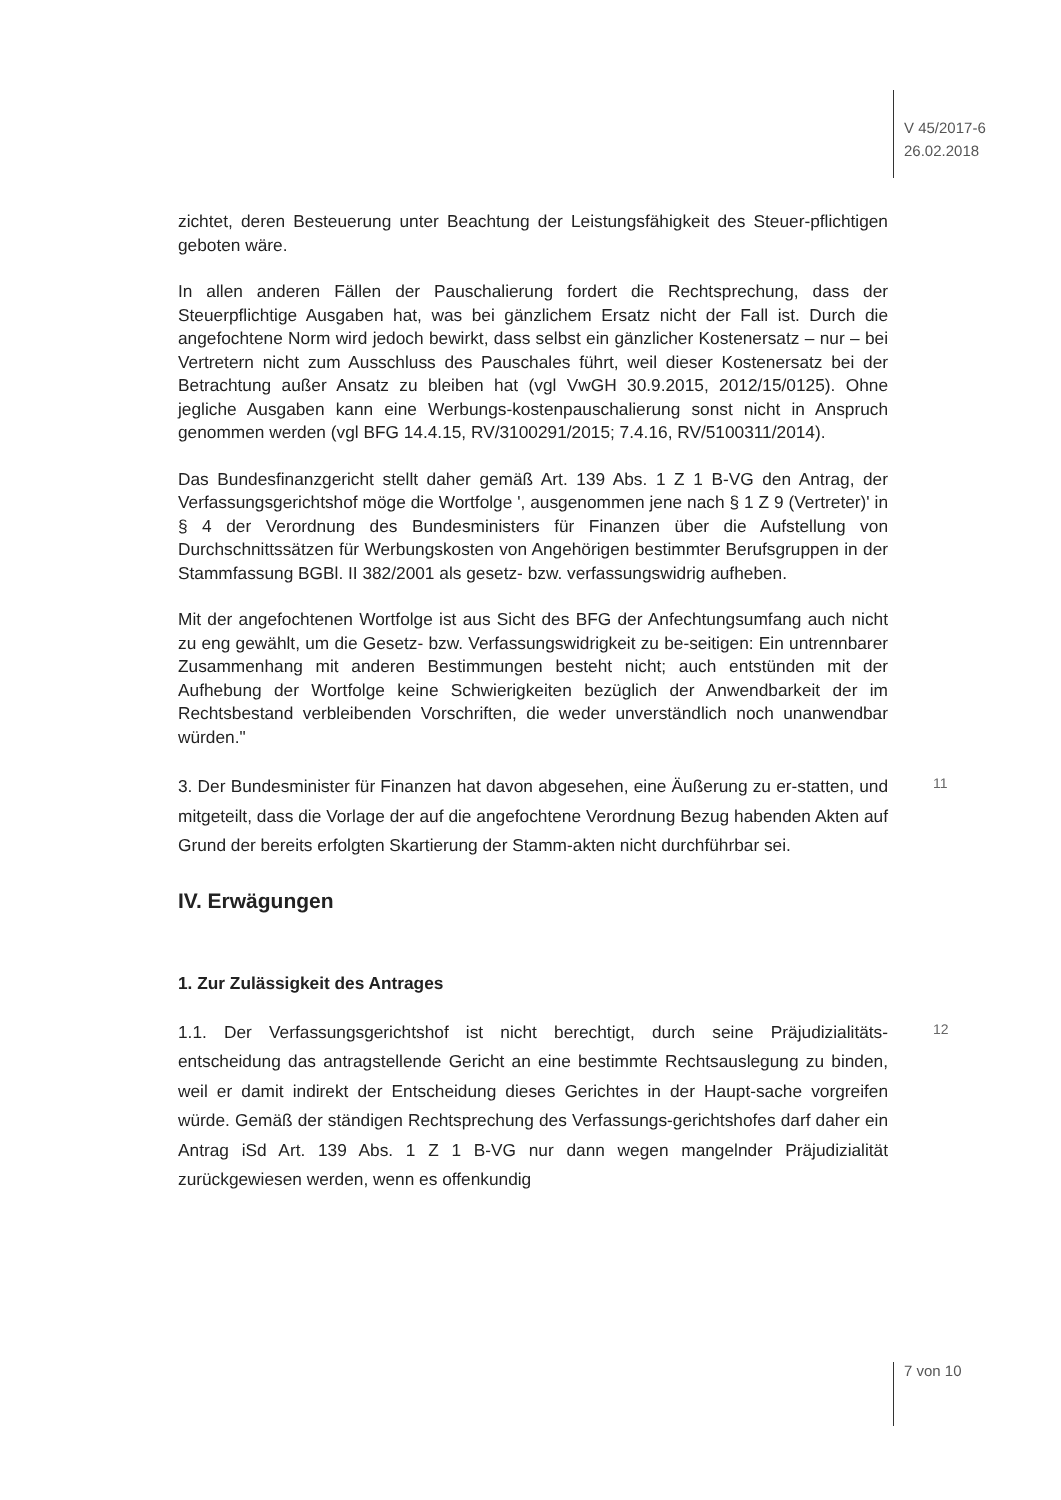V 45/2017-6
26.02.2018
zichtet, deren Besteuerung unter Beachtung der Leistungsfähigkeit des Steuer-pflichtigen geboten wäre.
In allen anderen Fällen der Pauschalierung fordert die Rechtsprechung, dass der Steuerpflichtige Ausgaben hat, was bei gänzlichem Ersatz nicht der Fall ist. Durch die angefochtene Norm wird jedoch bewirkt, dass selbst ein gänzlicher Kostenersatz – nur – bei Vertretern nicht zum Ausschluss des Pauschales führt, weil dieser Kostenersatz bei der Betrachtung außer Ansatz zu bleiben hat (vgl VwGH 30.9.2015, 2012/15/0125). Ohne jegliche Ausgaben kann eine Werbungs-kostenpauschalierung sonst nicht in Anspruch genommen werden (vgl BFG 14.4.15, RV/3100291/2015; 7.4.16, RV/5100311/2014).
Das Bundesfinanzgericht stellt daher gemäß Art. 139 Abs. 1 Z 1 B-VG den Antrag, der Verfassungsgerichtshof möge die Wortfolge ', ausgenommen jene nach § 1 Z 9 (Vertreter)' in § 4 der Verordnung des Bundesministers für Finanzen über die Aufstellung von Durchschnittssätzen für Werbungskosten von Angehörigen bestimmter Berufsgruppen in der Stammfassung BGBl. II 382/2001 als gesetz- bzw. verfassungswidrig aufheben.
Mit der angefochtenen Wortfolge ist aus Sicht des BFG der Anfechtungsumfang auch nicht zu eng gewählt, um die Gesetz- bzw. Verfassungswidrigkeit zu be-seitigen: Ein untrennbarer Zusammenhang mit anderen Bestimmungen besteht nicht; auch entstünden mit der Aufhebung der Wortfolge keine Schwierigkeiten bezüglich der Anwendbarkeit der im Rechtsbestand verbleibenden Vorschriften, die weder unverständlich noch unanwendbar würden."
11
3. Der Bundesminister für Finanzen hat davon abgesehen, eine Äußerung zu er-statten, und mitgeteilt, dass die Vorlage der auf die angefochtene Verordnung Bezug habenden Akten auf Grund der bereits erfolgten Skartierung der Stamm-akten nicht durchführbar sei.
IV. Erwägungen
1. Zur Zulässigkeit des Antrages
12
1.1. Der Verfassungsgerichtshof ist nicht berechtigt, durch seine Präjudizialitäts-entscheidung das antragstellende Gericht an eine bestimmte Rechtsauslegung zu binden, weil er damit indirekt der Entscheidung dieses Gerichtes in der Haupt-sache vorgreifen würde. Gemäß der ständigen Rechtsprechung des Verfassungs-gerichtshofes darf daher ein Antrag iSd Art. 139 Abs. 1 Z 1 B-VG nur dann wegen mangelnder Präjudizialität zurückgewiesen werden, wenn es offenkundig
7 von 10